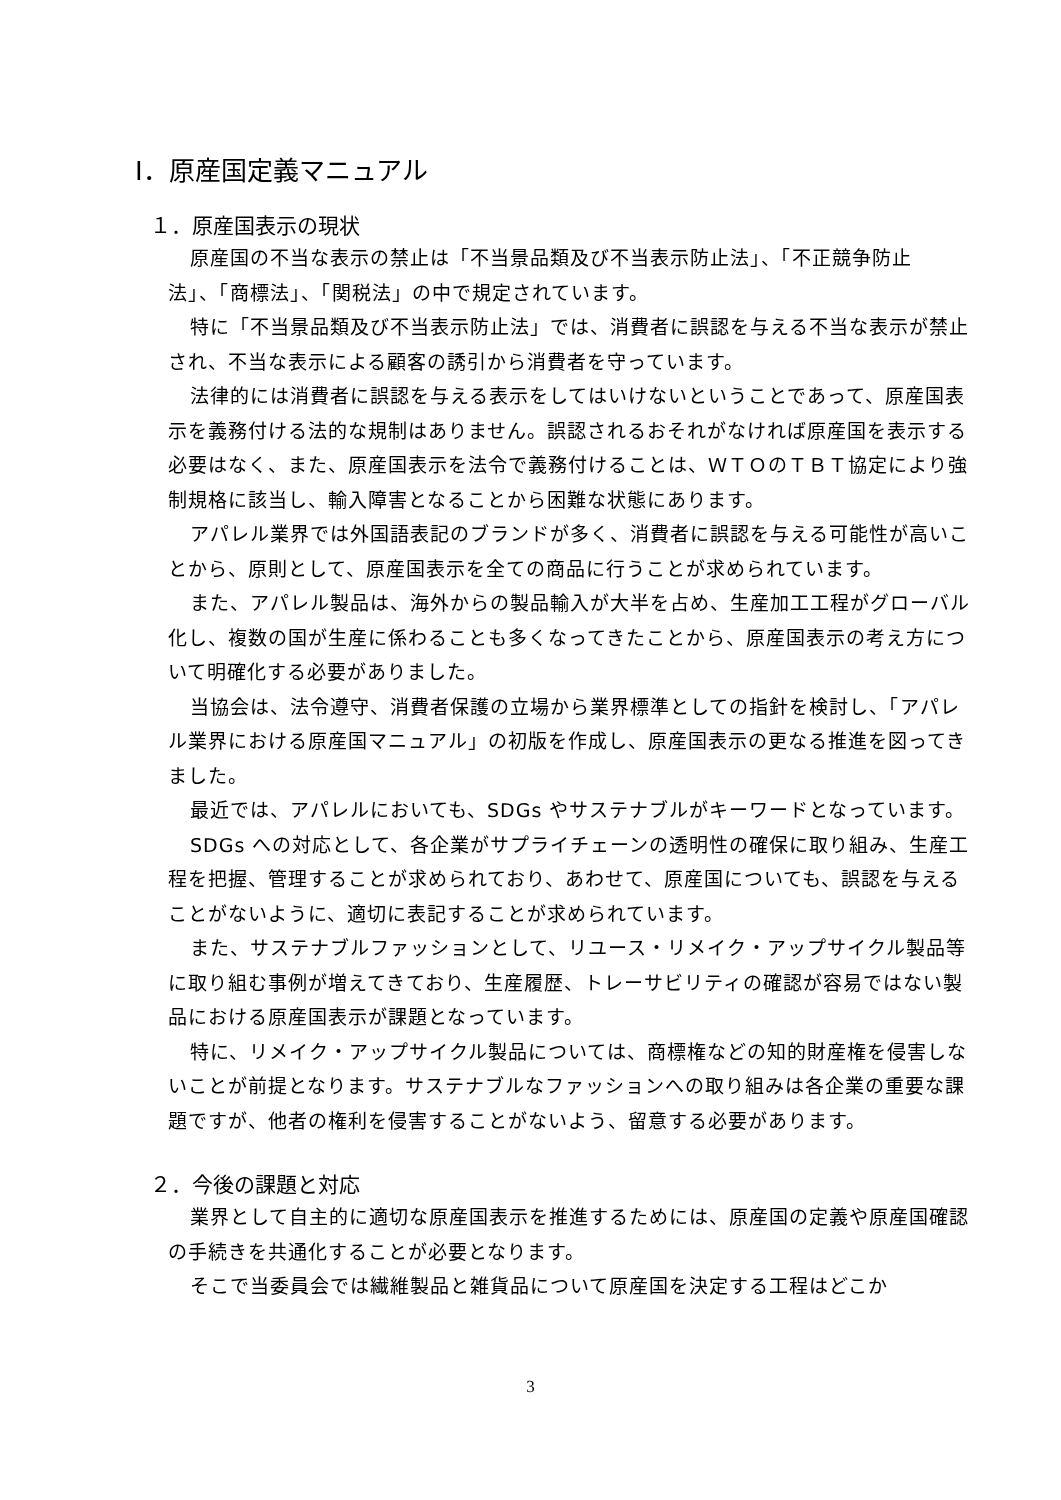Ⅰ．原産国定義マニュアル
１．原産国表示の現状
原産国の不当な表示の禁止は「不当景品類及び不当表示防止法」、「不正競争防止法」、「商標法」、「関税法」の中で規定されています。
特に「不当景品類及び不当表示防止法」では、消費者に誤認を与える不当な表示が禁止され、不当な表示による顧客の誘引から消費者を守っています。
法律的には消費者に誤認を与える表示をしてはいけないということであって、原産国表示を義務付ける法的な規制はありません。誤認されるおそれがなければ原産国を表示する必要はなく、また、原産国表示を法令で義務付けることは、ＷＴＯのＴＢＴ協定により強制規格に該当し、輸入障害となることから困難な状態にあります。
アパレル業界では外国語表記のブランドが多く、消費者に誤認を与える可能性が高いことから、原則として、原産国表示を全ての商品に行うことが求められています。
また、アパレル製品は、海外からの製品輸入が大半を占め、生産加工工程がグローバル化し、複数の国が生産に係わることも多くなってきたことから、原産国表示の考え方について明確化する必要がありました。
当協会は、法令遵守、消費者保護の立場から業界標準としての指針を検討し、「アパレル業界における原産国マニュアル」の初版を作成し、原産国表示の更なる推進を図ってきました。
最近では、アパレルにおいても、SDGs やサステナブルがキーワードとなっています。
SDGs への対応として、各企業がサプライチェーンの透明性の確保に取り組み、生産工程を把握、管理することが求められており、あわせて、原産国についても、誤認を与えることがないように、適切に表記することが求められています。
また、サステナブルファッションとして、リユース・リメイク・アップサイクル製品等に取り組む事例が増えてきており、生産履歴、トレーサビリティの確認が容易ではない製品における原産国表示が課題となっています。
特に、リメイク・アップサイクル製品については、商標権などの知的財産権を侵害しないことが前提となります。サステナブルなファッションへの取り組みは各企業の重要な課題ですが、他者の権利を侵害することがないよう、留意する必要があります。
２．今後の課題と対応
業界として自主的に適切な原産国表示を推進するためには、原産国の定義や原産国確認の手続きを共通化することが必要となります。
そこで当委員会では繊維製品と雑貨品について原産国を決定する工程はどこか
3